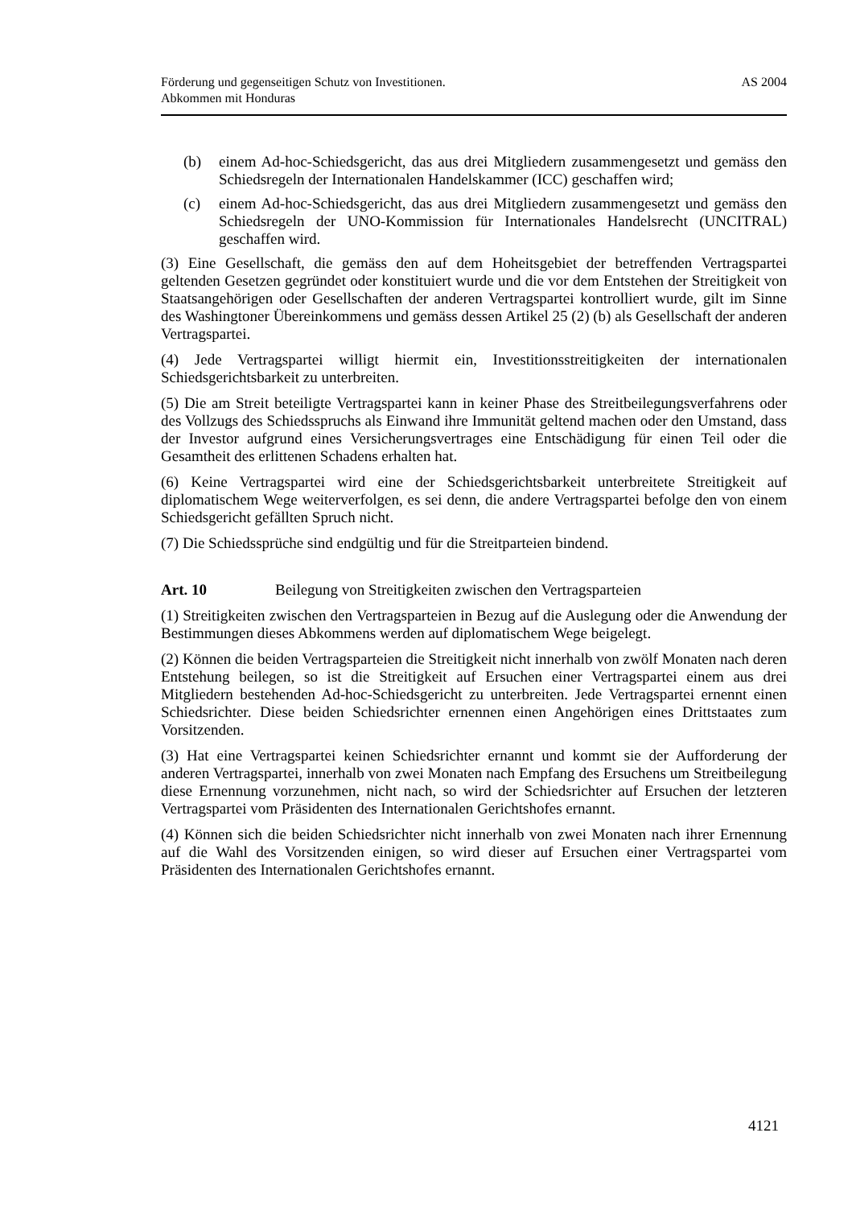Förderung und gegenseitigen Schutz von Investitionen.
Abkommen mit Honduras
AS 2004
(b) einem Ad-hoc-Schiedsgericht, das aus drei Mitgliedern zusammengesetzt und gemäss den Schiedsregeln der Internationalen Handelskammer (ICC) geschaffen wird;
(c) einem Ad-hoc-Schiedsgericht, das aus drei Mitgliedern zusammengesetzt und gemäss den Schiedsregeln der UNO-Kommission für Internationales Handelsrecht (UNCITRAL) geschaffen wird.
(3) Eine Gesellschaft, die gemäss den auf dem Hoheitsgebiet der betreffenden Vertragspartei geltenden Gesetzen gegründet oder konstituiert wurde und die vor dem Entstehen der Streitigkeit von Staatsangehörigen oder Gesellschaften der anderen Vertragspartei kontrolliert wurde, gilt im Sinne des Washingtoner Übereinkommens und gemäss dessen Artikel 25 (2) (b) als Gesellschaft der anderen Vertragspartei.
(4) Jede Vertragspartei willigt hiermit ein, Investitionsstreitigkeiten der internationalen Schiedsgerichtsbarkeit zu unterbreiten.
(5) Die am Streit beteiligte Vertragspartei kann in keiner Phase des Streitbeilegungsverfahrens oder des Vollzugs des Schiedsspruchs als Einwand ihre Immunität geltend machen oder den Umstand, dass der Investor aufgrund eines Versicherungsvertrages eine Entschädigung für einen Teil oder die Gesamtheit des erlittenen Schadens erhalten hat.
(6) Keine Vertragspartei wird eine der Schiedsgerichtsbarkeit unterbreitete Streitigkeit auf diplomatischem Wege weiterverfolgen, es sei denn, die andere Vertragspartei befolge den von einem Schiedsgericht gefällten Spruch nicht.
(7) Die Schiedssprüche sind endgültig und für die Streitparteien bindend.
Art. 10 Beilegung von Streitigkeiten zwischen den Vertragsparteien
(1) Streitigkeiten zwischen den Vertragsparteien in Bezug auf die Auslegung oder die Anwendung der Bestimmungen dieses Abkommens werden auf diplomatischem Wege beigelegt.
(2) Können die beiden Vertragsparteien die Streitigkeit nicht innerhalb von zwölf Monaten nach deren Entstehung beilegen, so ist die Streitigkeit auf Ersuchen einer Vertragspartei einem aus drei Mitgliedern bestehenden Ad-hoc-Schiedsgericht zu unterbreiten. Jede Vertragspartei ernennt einen Schiedsrichter. Diese beiden Schiedsrichter ernennen einen Angehörigen eines Drittstaates zum Vorsitzenden.
(3) Hat eine Vertragspartei keinen Schiedsrichter ernannt und kommt sie der Aufforderung der anderen Vertragspartei, innerhalb von zwei Monaten nach Empfang des Ersuchens um Streitbeilegung diese Ernennung vorzunehmen, nicht nach, so wird der Schiedsrichter auf Ersuchen der letzteren Vertragspartei vom Präsidenten des Internationalen Gerichtshofes ernannt.
(4) Können sich die beiden Schiedsrichter nicht innerhalb von zwei Monaten nach ihrer Ernennung auf die Wahl des Vorsitzenden einigen, so wird dieser auf Ersuchen einer Vertragspartei vom Präsidenten des Internationalen Gerichtshofes ernannt.
4121